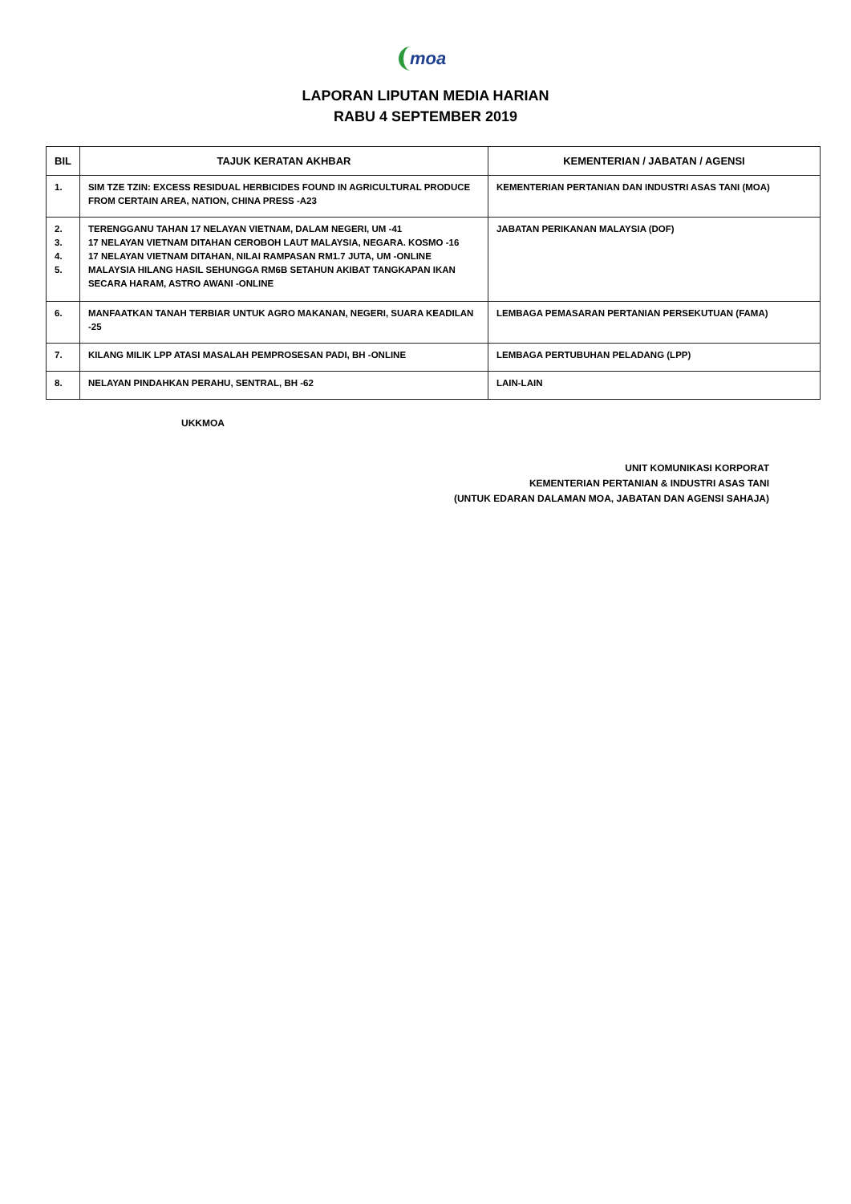moa
LAPORAN LIPUTAN MEDIA HARIAN
RABU 4 SEPTEMBER 2019
| BIL | TAJUK KERATAN AKHBAR | KEMENTERIAN / JABATAN / AGENSI |
| --- | --- | --- |
| 1. | SIM TZE TZIN: EXCESS RESIDUAL HERBICIDES FOUND IN AGRICULTURAL PRODUCE FROM CERTAIN AREA, NATION, CHINA PRESS -A23 | KEMENTERIAN PERTANIAN DAN INDUSTRI ASAS TANI (MOA) |
| 2. 3. 4. 5. | TERENGGANU TAHAN 17 NELAYAN VIETNAM, DALAM NEGERI, UM -41 17 NELAYAN VIETNAM DITAHAN CEROBOH LAUT MALAYSIA, NEGARA. KOSMO -16 17 NELAYAN VIETNAM DITAHAN, NILAI RAMPASAN RM1.7 JUTA, UM -ONLINE MALAYSIA HILANG HASIL SEHUNGGA RM6B SETAHUN AKIBAT TANGKAPAN IKAN SECARA HARAM, ASTRO AWANI -ONLINE | JABATAN PERIKANAN MALAYSIA (DOF) |
| 6. | MANFAATKAN TANAH TERBIAR UNTUK AGRO MAKANAN, NEGERI, SUARA KEADILAN -25 | LEMBAGA PEMASARAN PERTANIAN PERSEKUTUAN (FAMA) |
| 7. | KILANG MILIK LPP ATASI MASALAH PEMPROSESAN PADI, BH -ONLINE | LEMBAGA PERTUBUHAN PELADANG (LPP) |
| 8. | NELAYAN PINDAHKAN PERAHU, SENTRAL, BH -62 | LAIN-LAIN |
UKKMOA
UNIT KOMUNIKASI KORPORAT
KEMENTERIAN PERTANIAN & INDUSTRI ASAS TANI
(UNTUK EDARAN DALAMAN MOA, JABATAN DAN AGENSI SAHAJA)